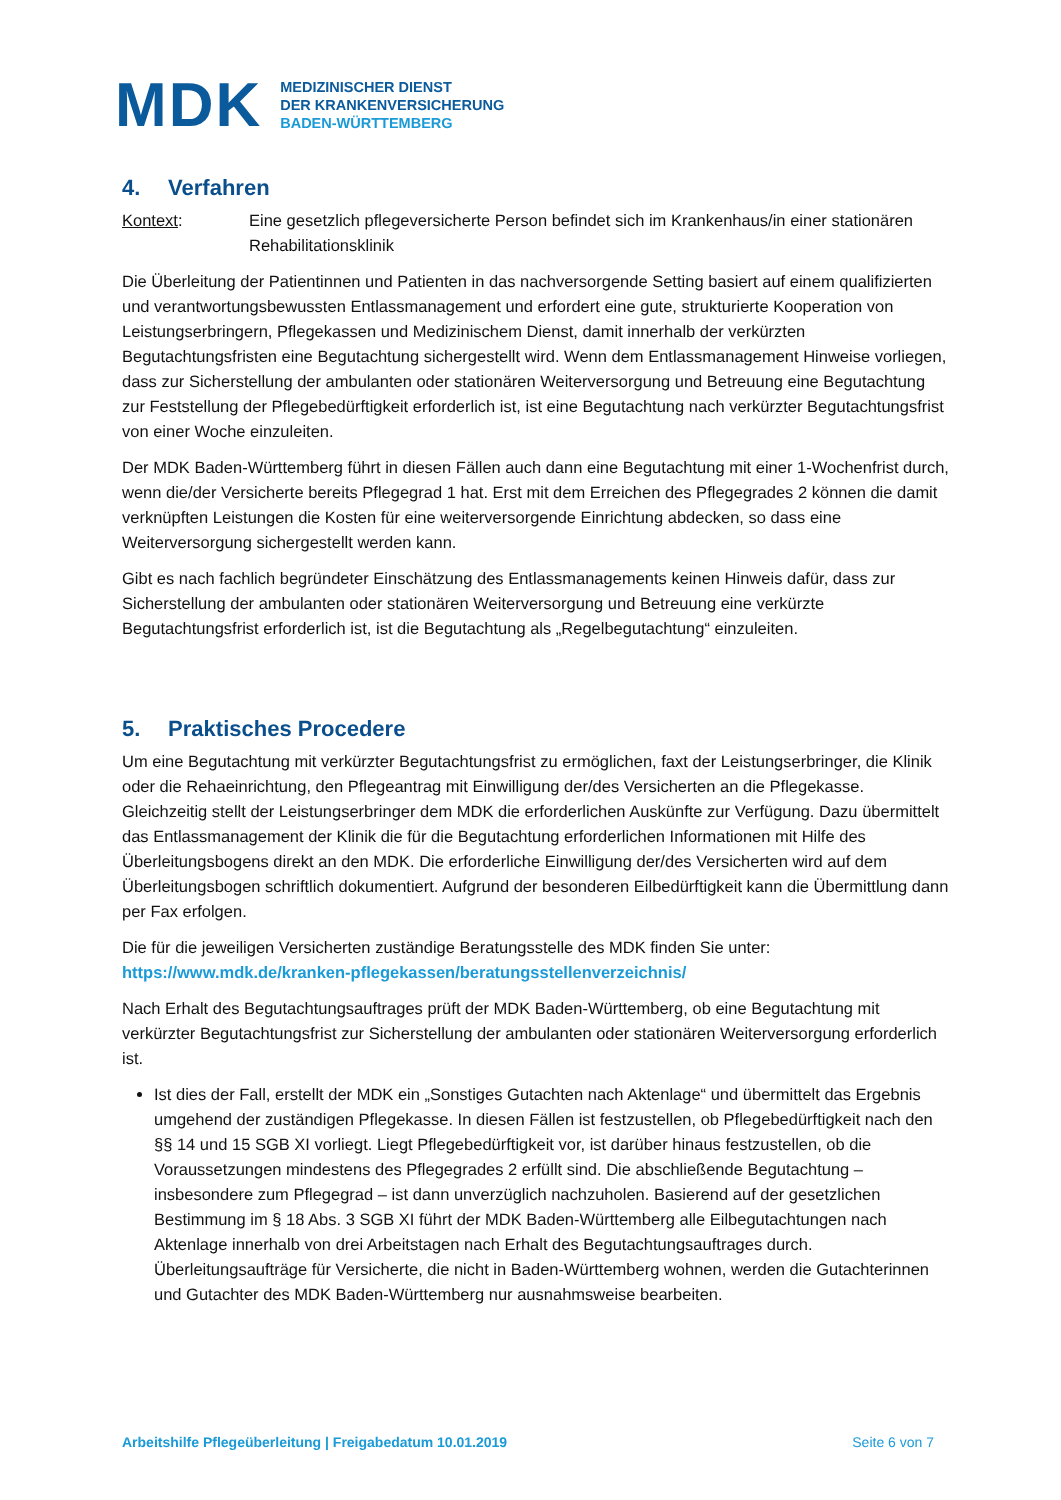MDK
MEDIZINISCHER DIENST
DER KRANKENVERSICHERUNG
BADEN-WÜRTTEMBERG
4. Verfahren
Kontext: Eine gesetzlich pflegeversicherte Person befindet sich im Krankenhaus/in einer stationären Rehabilitationsklinik
Die Überleitung der Patientinnen und Patienten in das nachversorgende Setting basiert auf einem qualifizierten und verantwortungsbewussten Entlassmanagement und erfordert eine gute, strukturierte Kooperation von Leistungserbringern, Pflegekassen und Medizinischem Dienst, damit innerhalb der verkürzten Begutachtungsfristen eine Begutachtung sichergestellt wird. Wenn dem Entlassmanagement Hinweise vorliegen, dass zur Sicherstellung der ambulanten oder stationären Weiterversorgung und Betreuung eine Begutachtung zur Feststellung der Pflegebedürftigkeit erforderlich ist, ist eine Begutachtung nach verkürzter Begutachtungsfrist von einer Woche einzuleiten.
Der MDK Baden-Württemberg führt in diesen Fällen auch dann eine Begutachtung mit einer 1-Wochenfrist durch, wenn die/der Versicherte bereits Pflegegrad 1 hat. Erst mit dem Erreichen des Pflegegrades 2 können die damit verknüpften Leistungen die Kosten für eine weiterversorgende Einrichtung abdecken, so dass eine Weiterversorgung sichergestellt werden kann.
Gibt es nach fachlich begründeter Einschätzung des Entlassmanagements keinen Hinweis dafür, dass zur Sicherstellung der ambulanten oder stationären Weiterversorgung und Betreuung eine verkürzte Begutachtungsfrist erforderlich ist, ist die Begutachtung als „Regelbegutachtung“ einzuleiten.
5. Praktisches Procedere
Um eine Begutachtung mit verkürzter Begutachtungsfrist zu ermöglichen, faxt der Leistungserbringer, die Klinik oder die Rehaeinrichtung, den Pflegeantrag mit Einwilligung der/des Versicherten an die Pflegekasse. Gleichzeitig stellt der Leistungserbringer dem MDK die erforderlichen Auskünfte zur Verfügung. Dazu übermittelt das Entlassmanagement der Klinik die für die Begutachtung erforderlichen Informationen mit Hilfe des Überleitungsbogens direkt an den MDK. Die erforderliche Einwilligung der/des Versicherten wird auf dem Überleitungsbogen schriftlich dokumentiert. Aufgrund der besonderen Eilbedürftigkeit kann die Übermittlung dann per Fax erfolgen.
Die für die jeweiligen Versicherten zuständige Beratungsstelle des MDK finden Sie unter:
https://www.mdk.de/kranken-pflegekassen/beratungsstellenverzeichnis/
Nach Erhalt des Begutachtungsauftrages prüft der MDK Baden-Württemberg, ob eine Begutachtung mit verkürzter Begutachtungsfrist zur Sicherstellung der ambulanten oder stationären Weiterversorgung erforderlich ist.
Ist dies der Fall, erstellt der MDK ein „Sonstiges Gutachten nach Aktenlage“ und übermittelt das Ergebnis umgehend der zuständigen Pflegekasse. In diesen Fällen ist festzustellen, ob Pflegebedürftigkeit nach den §§ 14 und 15 SGB XI vorliegt. Liegt Pflegebedürftigkeit vor, ist darüber hinaus festzustellen, ob die Voraussetzungen mindestens des Pflegegrades 2 erfüllt sind. Die abschließende Begutachtung – insbesondere zum Pflegegrad – ist dann unverzüglich nachzuholen. Basierend auf der gesetzlichen Bestimmung im § 18 Abs. 3 SGB XI führt der MDK Baden-Württemberg alle Eilbegutachtungen nach Aktenlage innerhalb von drei Arbeitstagen nach Erhalt des Begutachtungsauftrages durch. Überleitungsaufträge für Versicherte, die nicht in Baden-Württemberg wohnen, werden die Gutachterinnen und Gutachter des MDK Baden-Württemberg nur ausnahmsweise bearbeiten.
Arbeitshilfe Pflegeüberleitung | Freigabedatum 10.01.2019 Seite 6 von 7